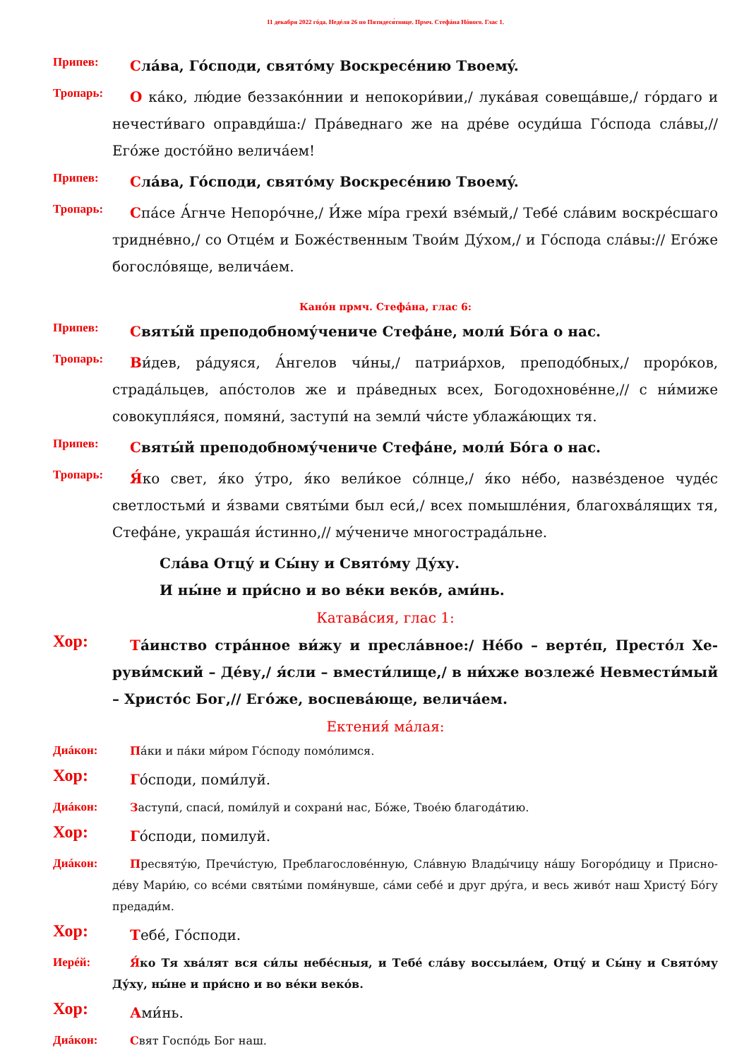11 декабря 2022 гóда. Недéля 26 по Пятидеся́тнице. Прмч. Стефáна Нóвого. Глас 1.
Припев:
Слáва, Гóсподи, святóму Воскресéнию Твоемý.
Тропарь:
О кáко, лю́дие беззакóннии и непокори́вии,/ лукáвая совещáвше,/ гóрдаго и нечести́ваго оправди́ша:/ Прáведнаго же на дрéве осуди́ша Гóспода слáвы,// Егóже достóйно величáем!
Припев:
Слáва, Гóсподи, святóму Воскресéнию Твоемý.
Тропарь:
Спáсе А́гнче Непорóчне,/ И́же мíра грехи́ взéмый,/ Тебé слáвим вос­крéсшаго триднéвно,/ со Отцéм и Божéственным Твои́м Ду́хом,/ и Гóспода слáвы:// Егóже богослóвяще, величáем.
Канóн прмч. Стефáна, глас 6:
Припев:
Святы́й преподобному́чениче Стефáне, моли́ Бóга о нас.
Тропарь:
Ви́дев, рáдуяся, А́нгелов чи́ны,/ патриáрхов, преподóбных,/ прорóков, страдáльцев, апóстолов же и прáведных всех, Богодохновéнне,// с ни́миже совокупля́яся, помяни́, заступи́ на земли́ чи́сте ублажáющих тя.
Припев:
Святы́й преподобному́чениче Стефáне, моли́ Бóга о нас.
Тропарь:
Я́ко свет, я́ко у́тро, я́ко вели́кое сóлнце,/ я́ко нéбо, назвéзденое чудéс светлостьми́ и я́звами святы́ми был еси́,/ всех помышлéния, благо­хвáлящих тя, Стефáне, украшáя и́стинно,// му́чениче многострадáльне.
Слáва Отцу́ и Сы́ну и Святóму Ду́ху.
И ны́не и при́сно и во вéки векóв, ами́нь.
Катавáсия, глас 1:
Хор:
Тáинство стрáнное ви́жу и преслáвное:/ Нéбо – вертéп, Престóл Хе­руви́мский – Дéву,/ я́сли – вмести́лище,/ в ни́хже возлежé Невме­сти́мый – Христóс Бог,// Егóже, воспевáюще, величáем.
Ектения́ мáлая:
Диáкон:
Пáки и пáки ми́ром Гóсподу помóлимся.
Хор:
Гóсподи, поми́луй.
Диáкон:
Заступи́, спаси́, поми́луй и сохрани́ нас, Бóже, Твоéю благодáтию.
Хор:
Гóсподи, помилуй.
Диáкон:
Пресвяту́ю, Пречи́стую, Преблагословéнную, Слáвную Влады́чицу нáшу Богорóдицу и Присно­дéву Мари́ю, со всéми святы́ми помя́нувше, сáми себé и друг дру́га, и весь живóт наш Христу́ Бóгу предади́м.
Хор:
Тебé, Гóсподи.
Иерéй:
Я́ко Тя хвáлят вся си́лы небéсныя, и Тебé слáву воссылáем, Отцу́ и Сы́ну и Святóму Ду́ху, ны́не и при́сно и во вéки векóв.
Хор:
Ами́нь.
Диáкон:
Свят Госпóдь Бог наш.